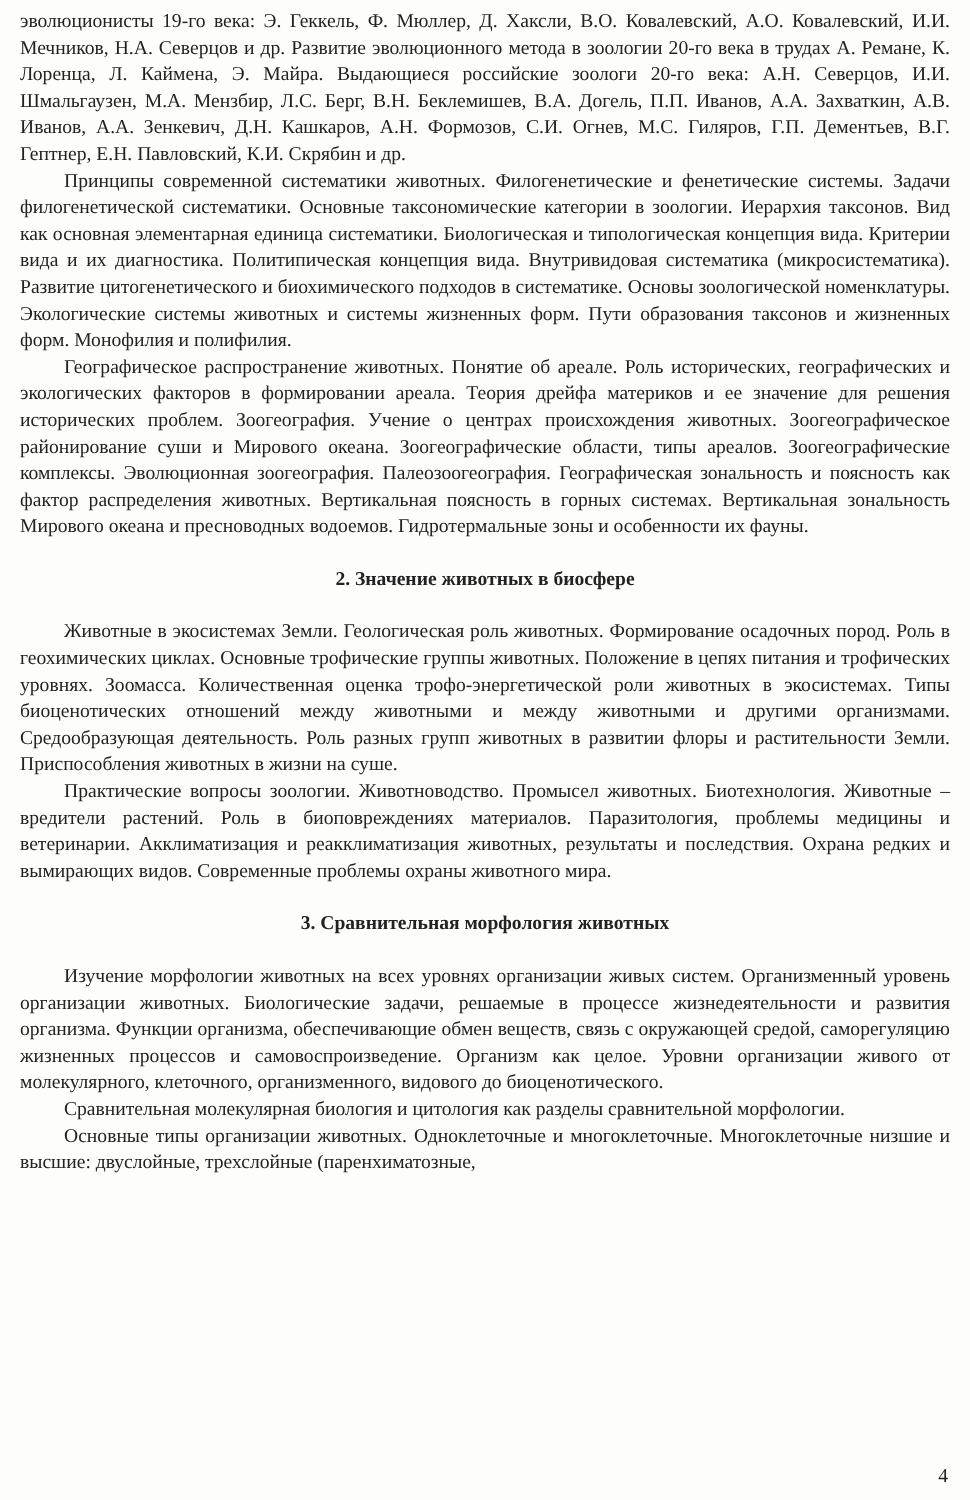эволюционисты 19-го века: Э. Геккель, Ф. Мюллер, Д. Хаксли, В.О. Ковалевский, А.О. Ковалевский, И.И. Мечников, Н.А. Северцов и др. Развитие эволюционного метода в зоологии 20-го века в трудах А. Ремане, К. Лоренца, Л. Каймена, Э. Майра. Выдающиеся российские зоологи 20-го века: А.Н. Северцов, И.И. Шмальгаузен, М.А. Мензбир, Л.С. Берг, В.Н. Беклемишев, В.А. Догель, П.П. Иванов, А.А. Захваткин, А.В. Иванов, А.А. Зенкевич, Д.Н. Кашкаров, А.Н. Формозов, С.И. Огнев, М.С. Гиляров, Г.П. Дементьев, В.Г. Гептнер, Е.Н. Павловский, К.И. Скрябин и др.
Принципы современной систематики животных. Филогенетические и фенетические системы. Задачи филогенетической систематики. Основные таксономические категории в зоологии. Иерархия таксонов. Вид как основная элементарная единица систематики. Биологическая и типологическая концепция вида. Критерии вида и их диагностика. Политипическая концепция вида. Внутривидовая систематика (микросистематика). Развитие цитогенетического и биохимического подходов в систематике. Основы зоологической номенклатуры. Экологические системы животных и системы жизненных форм. Пути образования таксонов и жизненных форм. Монофилия и полифилия.
Географическое распространение животных. Понятие об ареале. Роль исторических, географических и экологических факторов в формировании ареала. Теория дрейфа материков и ее значение для решения исторических проблем. Зоогеография. Учение о центрах происхождения животных. Зоогеографическое районирование суши и Мирового океана. Зоогеографические области, типы ареалов. Зоогеографические комплексы. Эволюционная зоогеография. Палеозоогеография. Географическая зональность и поясность как фактор распределения животных. Вертикальная поясность в горных системах. Вертикальная зональность Мирового океана и пресноводных водоемов. Гидротермальные зоны и особенности их фауны.
2. Значение животных в биосфере
Животные в экосистемах Земли. Геологическая роль животных. Формирование осадочных пород. Роль в геохимических циклах. Основные трофические группы животных. Положение в цепях питания и трофических уровнях. Зоомасса. Количественная оценка трофо-энергетической роли животных в экосистемах. Типы биоценотических отношений между животными и между животными и другими организмами. Средообразующая деятельность. Роль разных групп животных в развитии флоры и растительности Земли. Приспособления животных в жизни на суше.
Практические вопросы зоологии. Животноводство. Промысел животных. Биотехнология. Животные – вредители растений. Роль в биоповреждениях материалов. Паразитология, проблемы медицины и ветеринарии. Акклиматизация и реакклиматизация животных, результаты и последствия. Охрана редких и вымирающих видов. Современные проблемы охраны животного мира.
3. Сравнительная морфология животных
Изучение морфологии животных на всех уровнях организации живых систем. Организменный уровень организации животных. Биологические задачи, решаемые в процессе жизнедеятельности и развития организма. Функции организма, обеспечивающие обмен веществ, связь с окружающей средой, саморегуляцию жизненных процессов и самовоспроизведение. Организм как целое. Уровни организации живого от молекулярного, клеточного, организменного, видового до биоценотического.
Сравнительная молекулярная биология и цитология как разделы сравнительной морфологии.
Основные типы организации животных. Одноклеточные и многоклеточные. Многоклеточные низшие и высшие: двуслойные, трехслойные (паренхиматозные,
4